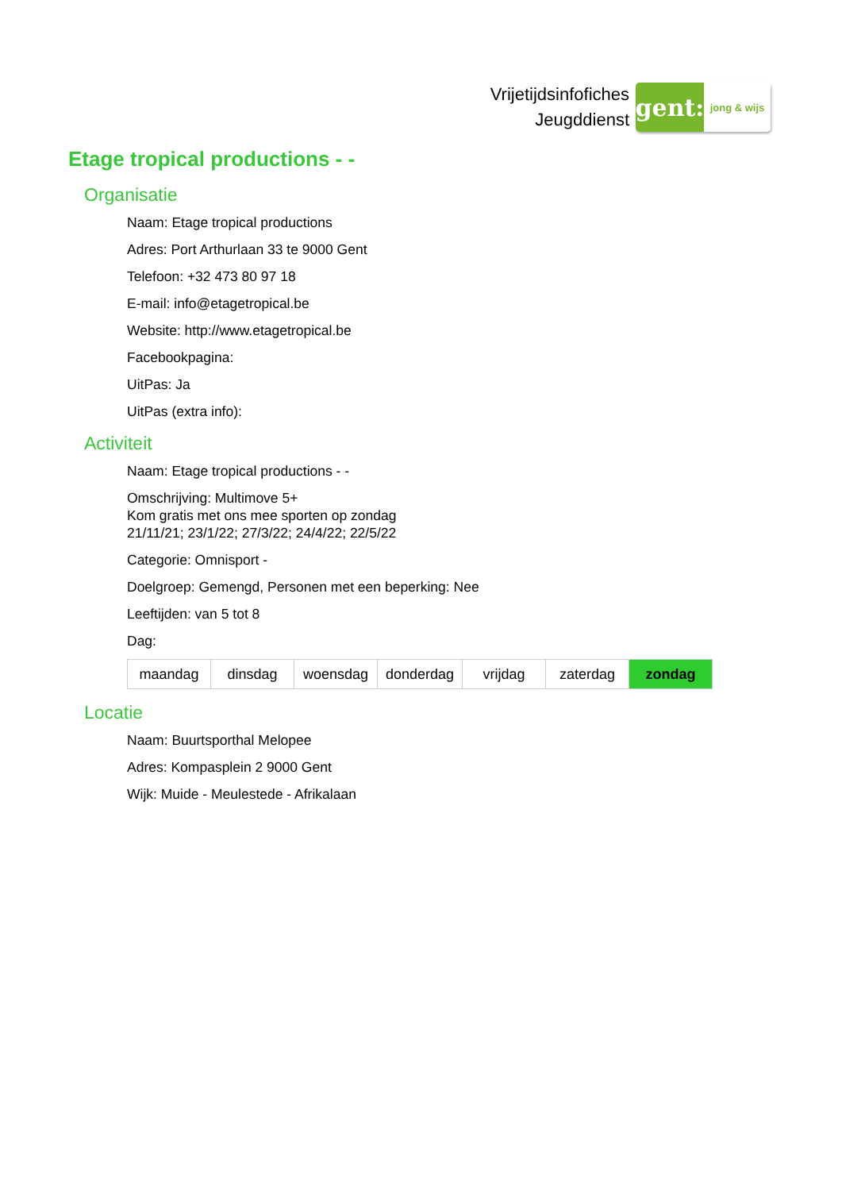Vrijetijdsinfofiches
Jeugddienst
gent:
jong & wijs
Etage tropical productions - -
Organisatie
Naam: Etage tropical productions
Adres: Port Arthurlaan 33 te 9000 Gent
Telefoon: +32 473 80 97 18
E-mail: info@etagetropical.be
Website: http://www.etagetropical.be
Facebookpagina:
UitPas: Ja
UitPas (extra info):
Activiteit
Naam: Etage tropical productions - -
Omschrijving: Multimove 5+
Kom gratis met ons mee sporten op zondag
21/11/21; 23/1/22; 27/3/22; 24/4/22; 22/5/22
Categorie: Omnisport -
Doelgroep: Gemengd, Personen met een beperking: Nee
Leeftijden: van 5 tot 8
Dag:
| maandag | dinsdag | woensdag | donderdag | vrijdag | zaterdag | zondag |
Locatie
Naam: Buurtsporthal Melopee
Adres: Kompasplein 2 9000 Gent
Wijk: Muide - Meulestede - Afrikalaan